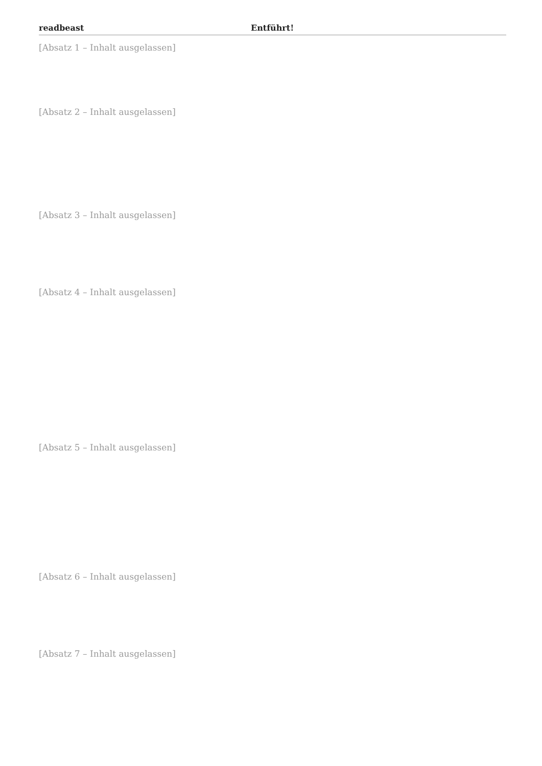readbeast Entführt!
[Absatz 1 – Inhalt ausgelassen]
[Absatz 2 – Inhalt ausgelassen]
[Absatz 3 – Inhalt ausgelassen]
[Absatz 4 – Inhalt ausgelassen]
[Absatz 5 – Inhalt ausgelassen]
[Absatz 6 – Inhalt ausgelassen]
[Absatz 7 – Inhalt ausgelassen]